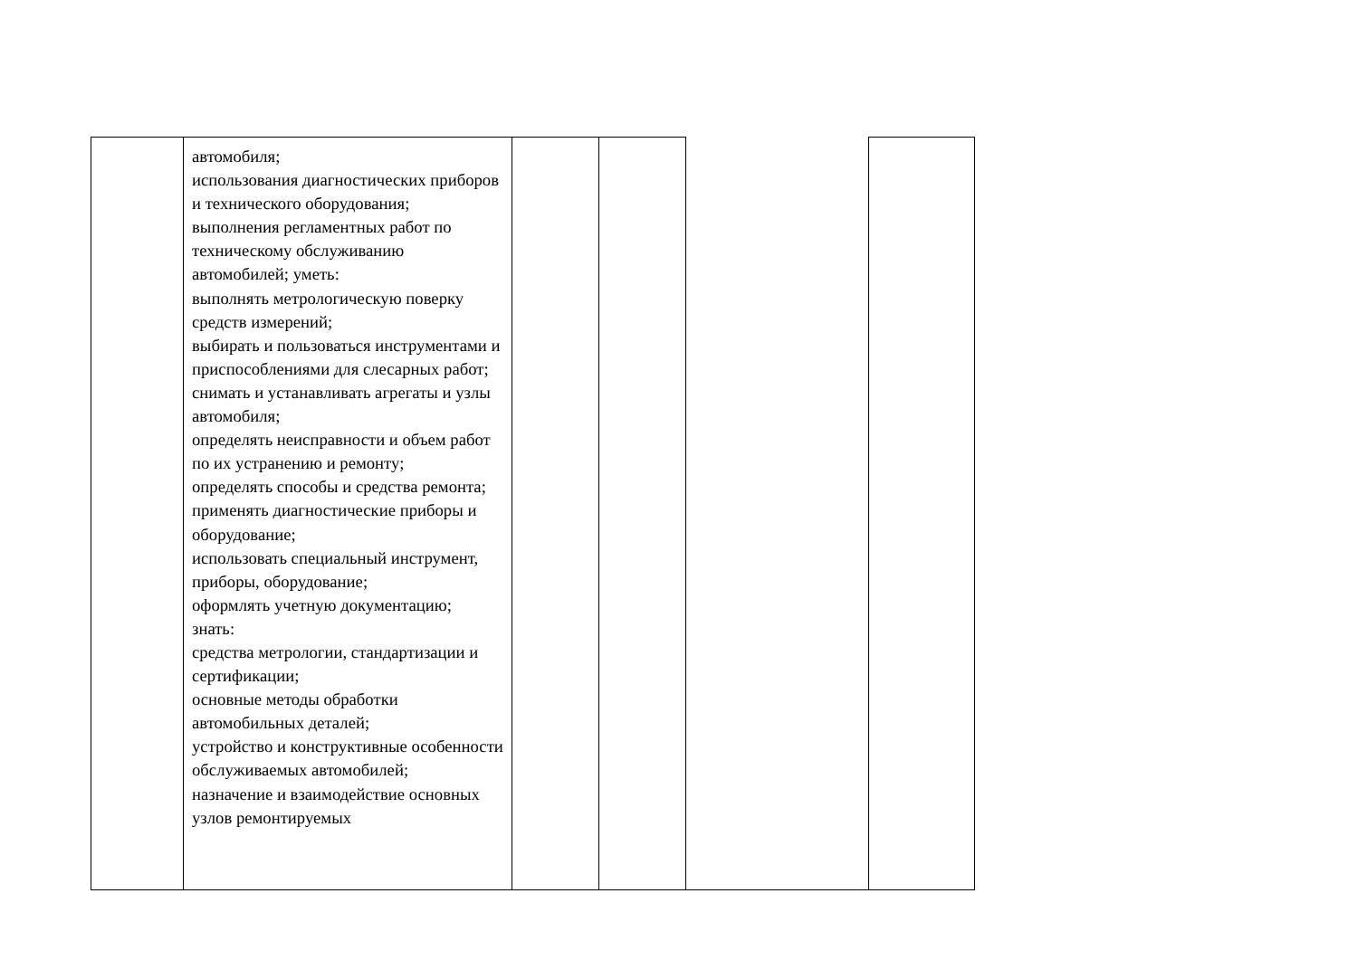| | автомобиля; использования диагностических приборов и технического оборудования; выполнения регламентных работ по техническому обслуживанию автомобилей; уметь: выполнять метрологическую поверку средств измерений; выбирать и пользоваться инструментами и приспособлениями для слесарных работ; снимать и устанавливать агрегаты и узлы автомобиля; определять неисправности и объем работ по их устранению и ремонту; определять способы и средства ремонта; применять диагностические приборы и оборудование; использовать специальный инструмент, приборы, оборудование; оформлять учетную документацию; знать: средства метрологии, стандартизации и сертификации; основные методы обработки автомобильных деталей; устройство и конструктивные особенности обслуживаемых автомобилей; назначение и взаимодействие основных узлов ремонтируемых | | | | |